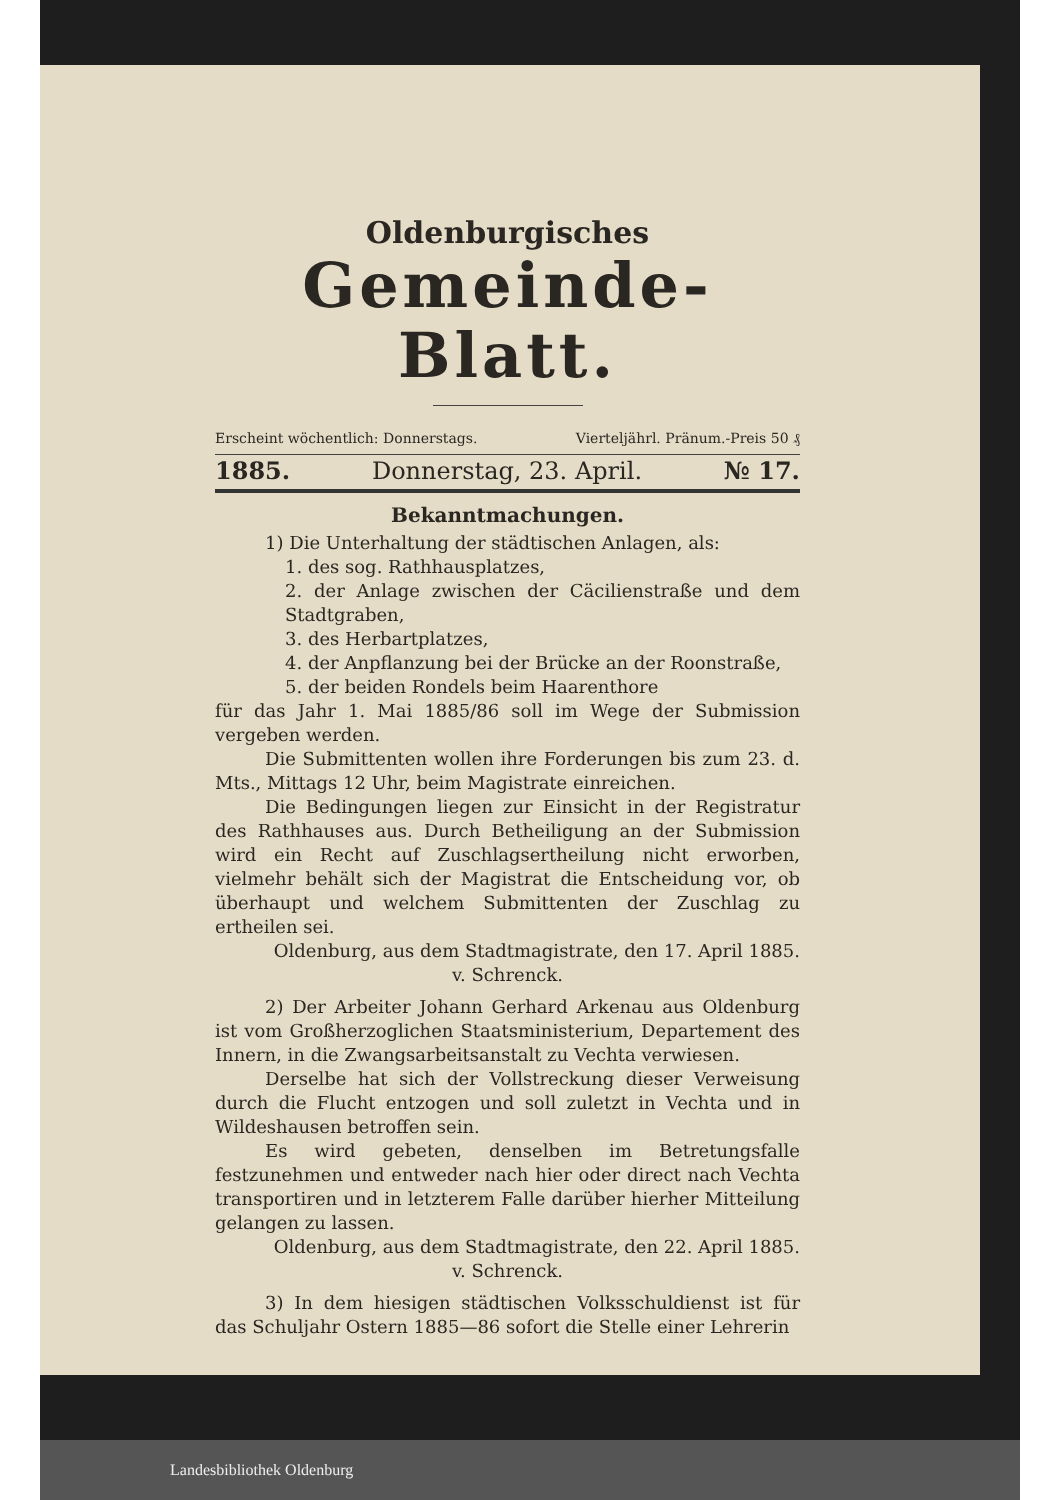Oldenburgisches
Gemeinde-Blatt.
Erscheint wöchentlich: Donnerstags. Vierteljährl. Pränum.-Preis 50 ₰
1885. Donnerstag, 23. April. № 17.
Bekanntmachungen.
1) Die Unterhaltung der städtischen Anlagen, als:
1. des sog. Rathhausplatzes,
2. der Anlage zwischen der Cäcilienstraße und dem Stadtgraben,
3. des Herbartplatzes,
4. der Anpflanzung bei der Brücke an der Roonstraße,
5. der beiden Rondels beim Haarenthore
für das Jahr 1. Mai 1885/86 soll im Wege der Submission vergeben werden.
Die Submittenten wollen ihre Forderungen bis zum 23. d. Mts., Mittags 12 Uhr, beim Magistrate einreichen.
Die Bedingungen liegen zur Einsicht in der Registratur des Rathhauses aus. Durch Betheiligung an der Submission wird ein Recht auf Zuschlagsertheilung nicht erworben, vielmehr behält sich der Magistrat die Entscheidung vor, ob überhaupt und welchem Submittenten der Zuschlag zu ertheilen sei.
Oldenburg, aus dem Stadtmagistrate, den 17. April 1885.
v. Schrenck.
2) Der Arbeiter Johann Gerhard Arkenau aus Oldenburg ist vom Großherzoglichen Staatsministerium, Departement des Innern, in die Zwangsarbeitsanstalt zu Vechta verwiesen.
Derselbe hat sich der Vollstreckung dieser Verweisung durch die Flucht entzogen und soll zuletzt in Vechta und in Wildeshausen betroffen sein.
Es wird gebeten, denselben im Betretungsfalle festzunehmen und entweder nach hier oder direct nach Vechta transportiren und in letzterem Falle darüber hierher Mitteilung gelangen zu lassen.
Oldenburg, aus dem Stadtmagistrate, den 22. April 1885.
v. Schrenck.
3) In dem hiesigen städtischen Volksschuldienst ist für das Schuljahr Ostern 1885—86 sofort die Stelle einer Lehrerin
Landesbibliothek Oldenburg